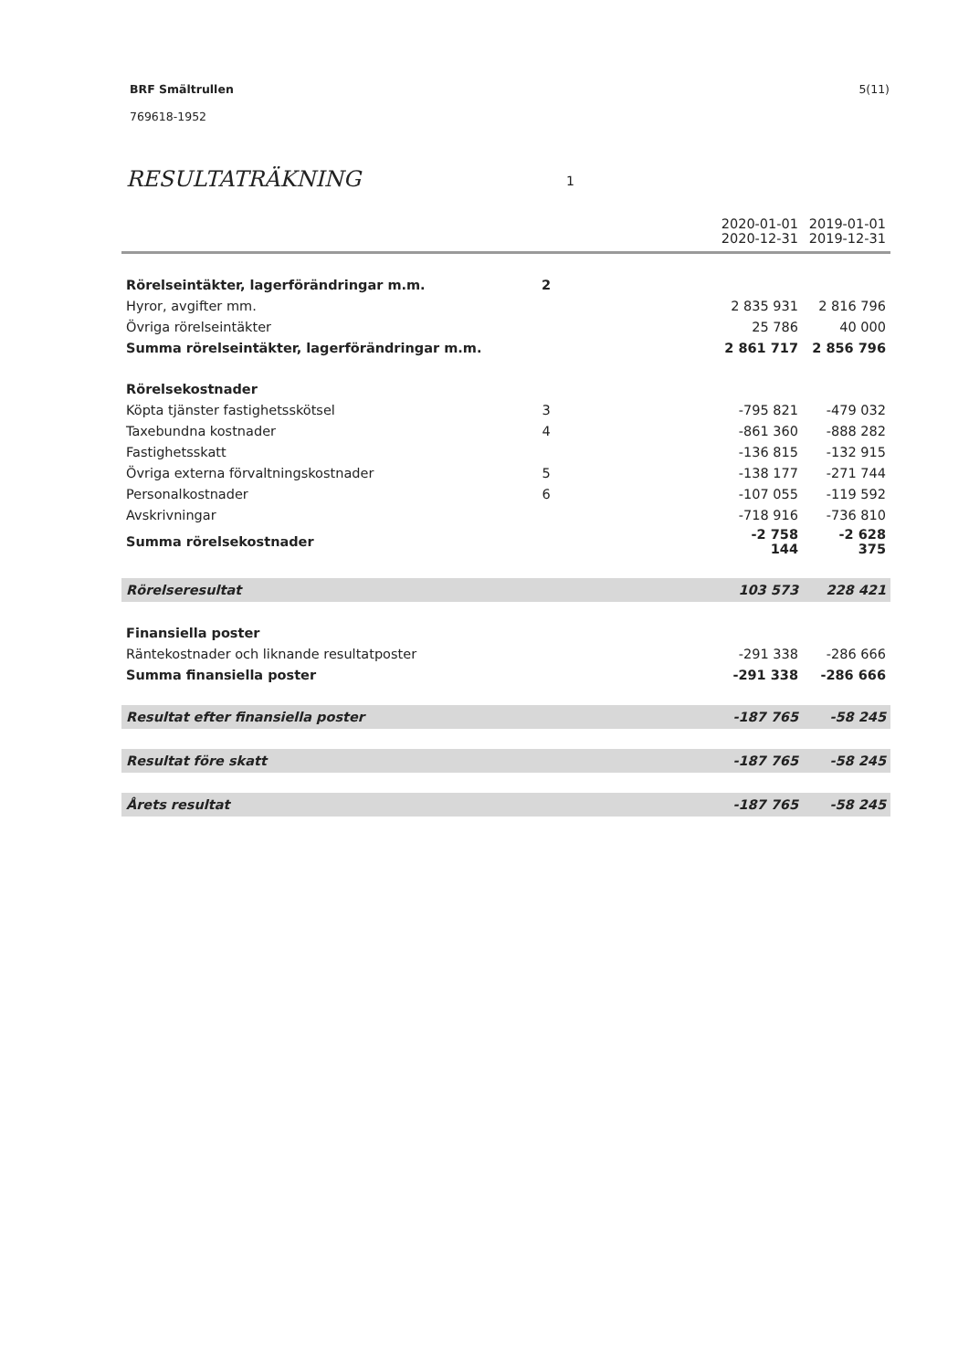5(11) BRF Smältrullen
769618-1952
RESULTATRÄKNING 1
| | | | 2020-01-01 2020-12-31 | 2019-01-01 2019-12-31 |
| --- | --- | --- | --- | --- |
| Rörelseintäkter, lagerförändringar m.m. | 2 | | | |
| Hyror, avgifter mm. | | | 2 835 931 | 2 816 796 |
| Övriga rörelseintäkter | | | 25 786 | 40 000 |
| Summa rörelseintäkter, lagerförändringar m.m. | | | 2 861 717 | 2 856 796 |
| Rörelsekostnader | | | | |
| Köpta tjänster fastighetsskötsel | 3 | | -795 821 | -479 032 |
| Taxebundna kostnader | 4 | | -861 360 | -888 282 |
| Fastighetsskatt | | | -136 815 | -132 915 |
| Övriga externa förvaltningskostnader | 5 | | -138 177 | -271 744 |
| Personalkostnader | 6 | | -107 055 | -119 592 |
| Avskrivningar | | | -718 916 | -736 810 |
| Summa rörelsekostnader | | | -2 758 144 | -2 628 375 |
| Rörelseresultat | | | 103 573 | 228 421 |
| Finansiella poster | | | | |
| Räntekostnader och liknande resultatposter | | | -291 338 | -286 666 |
| Summa finansiella poster | | | -291 338 | -286 666 |
| Resultat efter finansiella poster | | | -187 765 | -58 245 |
| Resultat före skatt | | | -187 765 | -58 245 |
| Årets resultat | | | -187 765 | -58 245 |